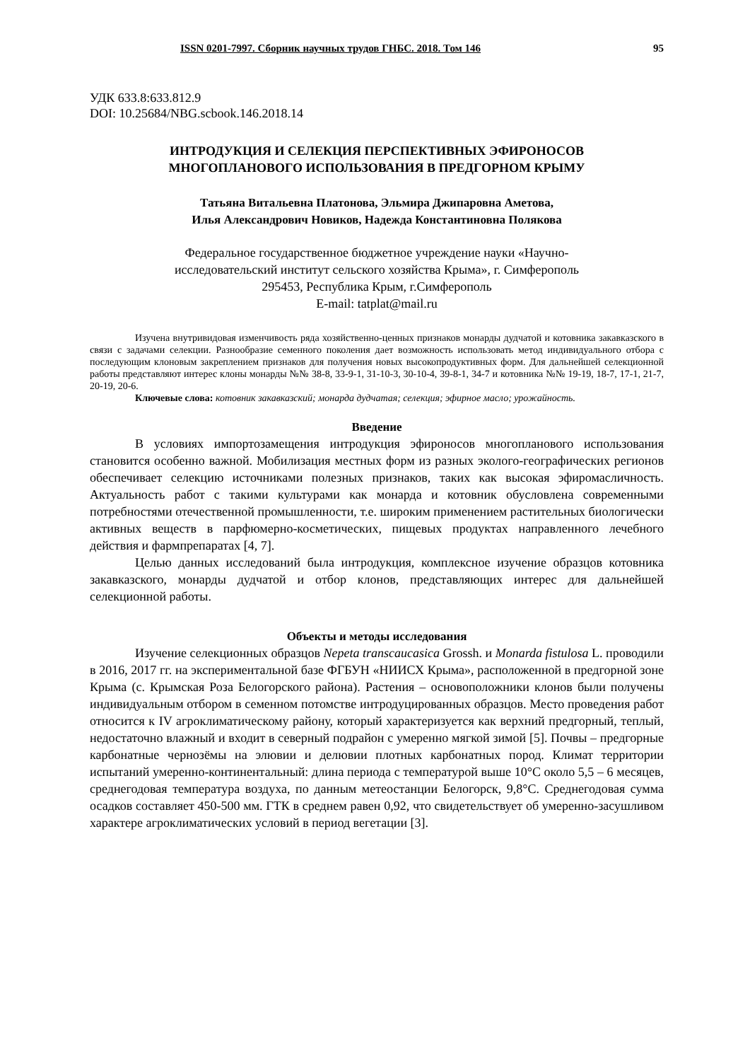ISSN 0201-7997. Сборник научных трудов ГНБС. 2018. Том 146 95
УДК 633.8:633.812.9
DOI: 10.25684/NBG.scbook.146.2018.14
ИНТРОДУКЦИЯ И СЕЛЕКЦИЯ ПЕРСПЕКТИВНЫХ ЭФИРОНОСОВ
МНОГОПЛАНОВОГО ИСПОЛЬЗОВАНИЯ В ПРЕДГОРНОМ КРЫМУ
Татьяна Витальевна Платонова, Эльмира Джипаровна Аметова,
Илья Александрович Новиков, Надежда Константиновна Полякова
Федеральное государственное бюджетное учреждение науки «Научно-
исследовательский институт сельского хозяйства Крыма», г. Симферополь
295453, Республика Крым, г.Симферополь
E-mail: tatplat@mail.ru
Изучена внутривидовая изменчивость ряда хозяйственно-ценных признаков монарды дудчатой и котовника закавказского в связи с задачами селекции. Разнообразие семенного поколения дает возможность использовать метод индивидуального отбора с последующим клоновым закреплением признаков для получения новых высокопродуктивных форм. Для дальнейшей селекционной работы представляют интерес клоны монарды №№ 38-8, 33-9-1, 31-10-3, 30-10-4, 39-8-1, 34-7 и котовника №№ 19-19, 18-7, 17-1, 21-7, 20-19, 20-6.
Ключевые слова: котовник закавказский; монарда дудчатая; селекция; эфирное масло; урожайность.
Введение
В условиях импортозамещения интродукция эфироносов многопланового использования становится особенно важной. Мобилизация местных форм из разных эколого-географических регионов обеспечивает селекцию источниками полезных признаков, таких как высокая эфиромасличность. Актуальность работ с такими культурами как монарда и котовник обусловлена современными потребностями отечественной промышленности, т.е. широким применением растительных биологически активных веществ в парфюмерно-косметических, пищевых продуктах направленного лечебного действия и фармпрепаратах [4, 7].
Целью данных исследований была интродукция, комплексное изучение образцов котовника закавказского, монарды дудчатой и отбор клонов, представляющих интерес для дальнейшей селекционной работы.
Объекты и методы исследования
Изучение селекционных образцов Nepeta transcaucasica Grossh. и Monarda fistulosa L. проводили в 2016, 2017 гг. на экспериментальной базе ФГБУН «НИИСХ Крыма», расположенной в предгорной зоне Крыма (с. Крымская Роза Белогорского района). Растения – основоположники клонов были получены индивидуальным отбором в семенном потомстве интродуцированных образцов. Место проведения работ относится к IV агроклиматическому району, который характеризуется как верхний предгорный, теплый, недостаточно влажный и входит в северный подрайон с умеренно мягкой зимой [5]. Почвы – предгорные карбонатные чернозёмы на элювии и делювии плотных карбонатных пород. Климат территории испытаний умеренно-континентальный: длина периода с температурой выше 10°С около 5,5 – 6 месяцев, среднегодовая температура воздуха, по данным метеостанции Белогорск, 9,8°С. Среднегодовая сумма осадков составляет 450-500 мм. ГТК в среднем равен 0,92, что свидетельствует об умеренно-засушливом характере агроклиматических условий в период вегетации [3].